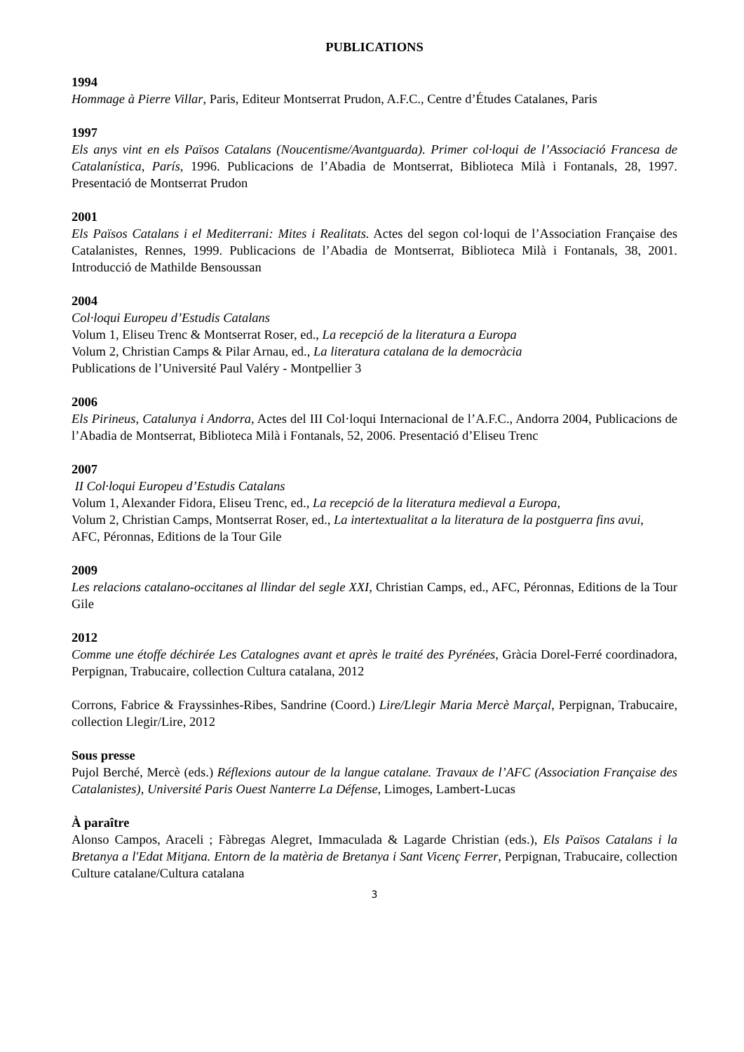PUBLICATIONS
1994
Hommage à Pierre Villar, Paris, Editeur Montserrat Prudon, A.F.C., Centre d’Études Catalanes, Paris
1997
Els anys vint en els Països Catalans (Noucentisme/Avantguarda). Primer col·loqui de l’Associació Francesa de Catalanística, París, 1996. Publicacions de l’Abadia de Montserrat, Biblioteca Milà i Fontanals, 28, 1997. Presentació de Montserrat Prudon
2001
Els Països Catalans i el Mediterrani: Mites i Realitats. Actes del segon col·loqui de l’Association Française des Catalanistes, Rennes, 1999. Publicacions de l’Abadia de Montserrat, Biblioteca Milà i Fontanals, 38, 2001. Introducció de Mathilde Bensoussan
2004
Col·loqui Europeu d’Estudis Catalans
Volum 1, Eliseu Trenc & Montserrat Roser, ed., La recepció de la literatura a Europa
Volum 2, Christian Camps & Pilar Arnau, ed., La literatura catalana de la democràcia
Publications de l’Université Paul Valéry - Montpellier 3
2006
Els Pirineus, Catalunya i Andorra, Actes del III Col·loqui Internacional de l’A.F.C., Andorra 2004, Publicacions de l’Abadia de Montserrat, Biblioteca Milà i Fontanals, 52, 2006. Presentació d’Eliseu Trenc
2007
II Col·loqui Europeu d’Estudis Catalans
Volum 1, Alexander Fidora, Eliseu Trenc, ed., La recepció de la literatura medieval a Europa,
Volum 2, Christian Camps, Montserrat Roser, ed., La intertextualitat a la literatura de la postguerra fins avui,
AFC, Péronnas, Editions de la Tour Gile
2009
Les relacions catalano-occitanes al llindar del segle XXI, Christian Camps, ed., AFC, Péronnas, Editions de la Tour Gile
2012
Comme une étoffe déchirée Les Catalognes avant et après le traité des Pyrénées, Gràcia Dorel-Ferré coordinadora, Perpignan, Trabucaire, collection Cultura catalana, 2012
Corrons, Fabrice & Frayssinhes-Ribes, Sandrine (Coord.) Lire/Llegir Maria Mercè Marçal, Perpignan, Trabucaire, collection Llegir/Lire, 2012
Sous presse
Pujol Berché, Mercè (eds.) Réflexions autour de la langue catalane. Travaux de l’AFC (Association Française des Catalanistes), Université Paris Ouest Nanterre La Défense, Limoges, Lambert-Lucas
À paraître
Alonso Campos, Araceli ; Fàbregas Alegret, Immaculada & Lagarde Christian (eds.), Els Països Catalans i la Bretanya a l'Edat Mitjana. Entorn de la matèria de Bretanya i Sant Vicenç Ferrer, Perpignan, Trabucaire, collection Culture catalane/Cultura catalana
3